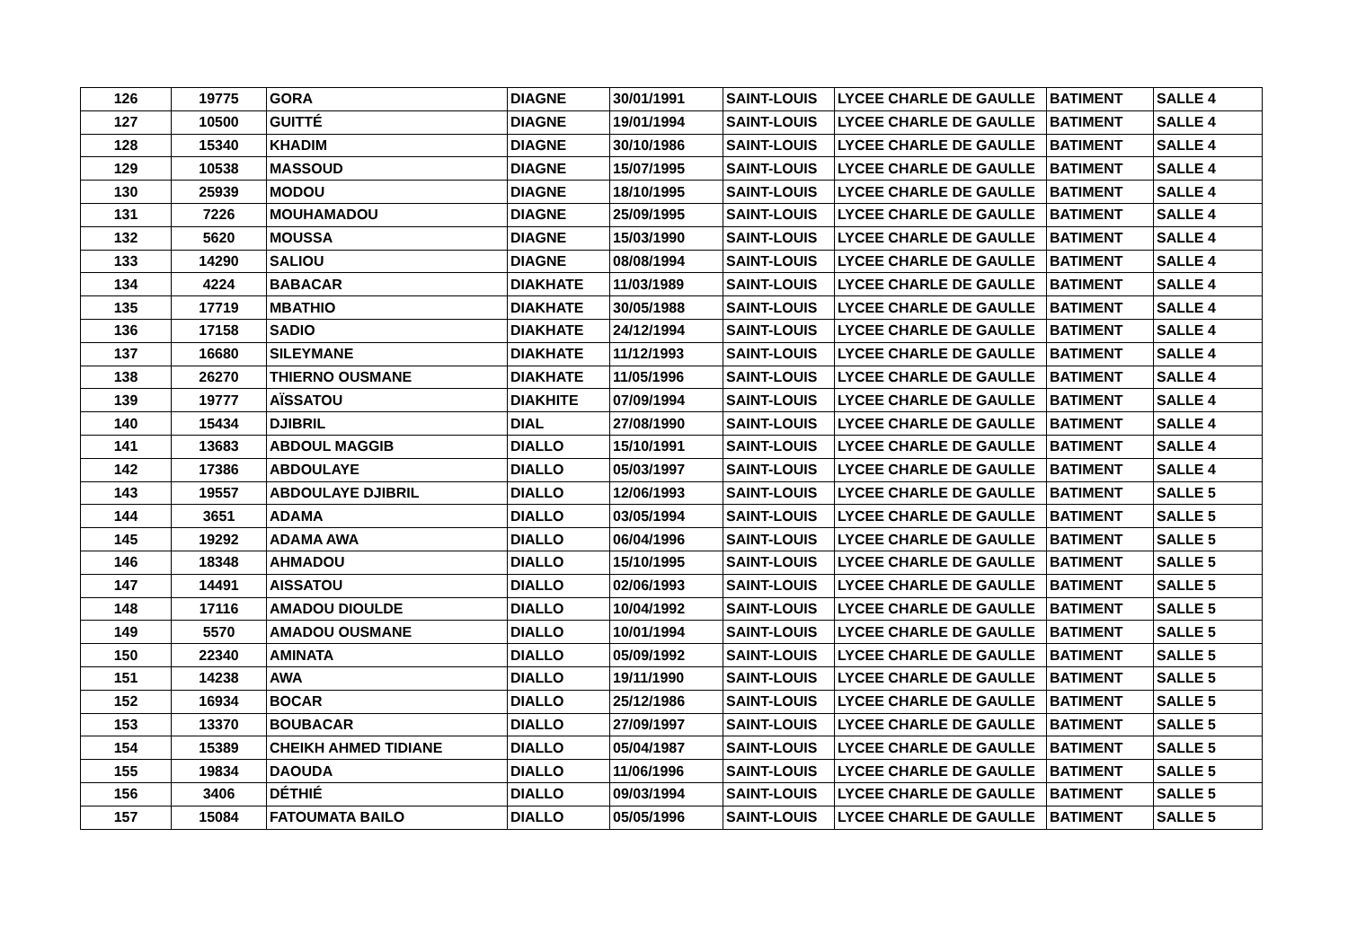| 126 | 19775 | GORA | DIAGNE | 30/01/1991 | SAINT-LOUIS | LYCEE CHARLE DE GAULLE | BATIMENT | SALLE 4 |
| 127 | 10500 | GUITTÉ | DIAGNE | 19/01/1994 | SAINT-LOUIS | LYCEE CHARLE DE GAULLE | BATIMENT | SALLE 4 |
| 128 | 15340 | KHADIM | DIAGNE | 30/10/1986 | SAINT-LOUIS | LYCEE CHARLE DE GAULLE | BATIMENT | SALLE 4 |
| 129 | 10538 | MASSOUD | DIAGNE | 15/07/1995 | SAINT-LOUIS | LYCEE CHARLE DE GAULLE | BATIMENT | SALLE 4 |
| 130 | 25939 | MODOU | DIAGNE | 18/10/1995 | SAINT-LOUIS | LYCEE CHARLE DE GAULLE | BATIMENT | SALLE 4 |
| 131 | 7226 | MOUHAMADOU | DIAGNE | 25/09/1995 | SAINT-LOUIS | LYCEE CHARLE DE GAULLE | BATIMENT | SALLE 4 |
| 132 | 5620 | MOUSSA | DIAGNE | 15/03/1990 | SAINT-LOUIS | LYCEE CHARLE DE GAULLE | BATIMENT | SALLE 4 |
| 133 | 14290 | SALIOU | DIAGNE | 08/08/1994 | SAINT-LOUIS | LYCEE CHARLE DE GAULLE | BATIMENT | SALLE 4 |
| 134 | 4224 | BABACAR | DIAKHATE | 11/03/1989 | SAINT-LOUIS | LYCEE CHARLE DE GAULLE | BATIMENT | SALLE 4 |
| 135 | 17719 | MBATHIO | DIAKHATE | 30/05/1988 | SAINT-LOUIS | LYCEE CHARLE DE GAULLE | BATIMENT | SALLE 4 |
| 136 | 17158 | SADIO | DIAKHATE | 24/12/1994 | SAINT-LOUIS | LYCEE CHARLE DE GAULLE | BATIMENT | SALLE 4 |
| 137 | 16680 | SILEYMANE | DIAKHATE | 11/12/1993 | SAINT-LOUIS | LYCEE CHARLE DE GAULLE | BATIMENT | SALLE 4 |
| 138 | 26270 | THIERNO OUSMANE | DIAKHATE | 11/05/1996 | SAINT-LOUIS | LYCEE CHARLE DE GAULLE | BATIMENT | SALLE 4 |
| 139 | 19777 | AÏSSATOU | DIAKHITE | 07/09/1994 | SAINT-LOUIS | LYCEE CHARLE DE GAULLE | BATIMENT | SALLE 4 |
| 140 | 15434 | DJIBRIL | DIAL | 27/08/1990 | SAINT-LOUIS | LYCEE CHARLE DE GAULLE | BATIMENT | SALLE 4 |
| 141 | 13683 | ABDOUL MAGGIB | DIALLO | 15/10/1991 | SAINT-LOUIS | LYCEE CHARLE DE GAULLE | BATIMENT | SALLE 4 |
| 142 | 17386 | ABDOULAYE | DIALLO | 05/03/1997 | SAINT-LOUIS | LYCEE CHARLE DE GAULLE | BATIMENT | SALLE 4 |
| 143 | 19557 | ABDOULAYE DJIBRIL | DIALLO | 12/06/1993 | SAINT-LOUIS | LYCEE CHARLE DE GAULLE | BATIMENT | SALLE 5 |
| 144 | 3651 | ADAMA | DIALLO | 03/05/1994 | SAINT-LOUIS | LYCEE CHARLE DE GAULLE | BATIMENT | SALLE 5 |
| 145 | 19292 | ADAMA AWA | DIALLO | 06/04/1996 | SAINT-LOUIS | LYCEE CHARLE DE GAULLE | BATIMENT | SALLE 5 |
| 146 | 18348 | AHMADOU | DIALLO | 15/10/1995 | SAINT-LOUIS | LYCEE CHARLE DE GAULLE | BATIMENT | SALLE 5 |
| 147 | 14491 | AISSATOU | DIALLO | 02/06/1993 | SAINT-LOUIS | LYCEE CHARLE DE GAULLE | BATIMENT | SALLE 5 |
| 148 | 17116 | AMADOU DIOULDE | DIALLO | 10/04/1992 | SAINT-LOUIS | LYCEE CHARLE DE GAULLE | BATIMENT | SALLE 5 |
| 149 | 5570 | AMADOU OUSMANE | DIALLO | 10/01/1994 | SAINT-LOUIS | LYCEE CHARLE DE GAULLE | BATIMENT | SALLE 5 |
| 150 | 22340 | AMINATA | DIALLO | 05/09/1992 | SAINT-LOUIS | LYCEE CHARLE DE GAULLE | BATIMENT | SALLE 5 |
| 151 | 14238 | AWA | DIALLO | 19/11/1990 | SAINT-LOUIS | LYCEE CHARLE DE GAULLE | BATIMENT | SALLE 5 |
| 152 | 16934 | BOCAR | DIALLO | 25/12/1986 | SAINT-LOUIS | LYCEE CHARLE DE GAULLE | BATIMENT | SALLE 5 |
| 153 | 13370 | BOUBACAR | DIALLO | 27/09/1997 | SAINT-LOUIS | LYCEE CHARLE DE GAULLE | BATIMENT | SALLE 5 |
| 154 | 15389 | CHEIKH AHMED TIDIANE | DIALLO | 05/04/1987 | SAINT-LOUIS | LYCEE CHARLE DE GAULLE | BATIMENT | SALLE 5 |
| 155 | 19834 | DAOUDA | DIALLO | 11/06/1996 | SAINT-LOUIS | LYCEE CHARLE DE GAULLE | BATIMENT | SALLE 5 |
| 156 | 3406 | DÉTHIÉ | DIALLO | 09/03/1994 | SAINT-LOUIS | LYCEE CHARLE DE GAULLE | BATIMENT | SALLE 5 |
| 157 | 15084 | FATOUMATA BAILO | DIALLO | 05/05/1996 | SAINT-LOUIS | LYCEE CHARLE DE GAULLE | BATIMENT | SALLE 5 |